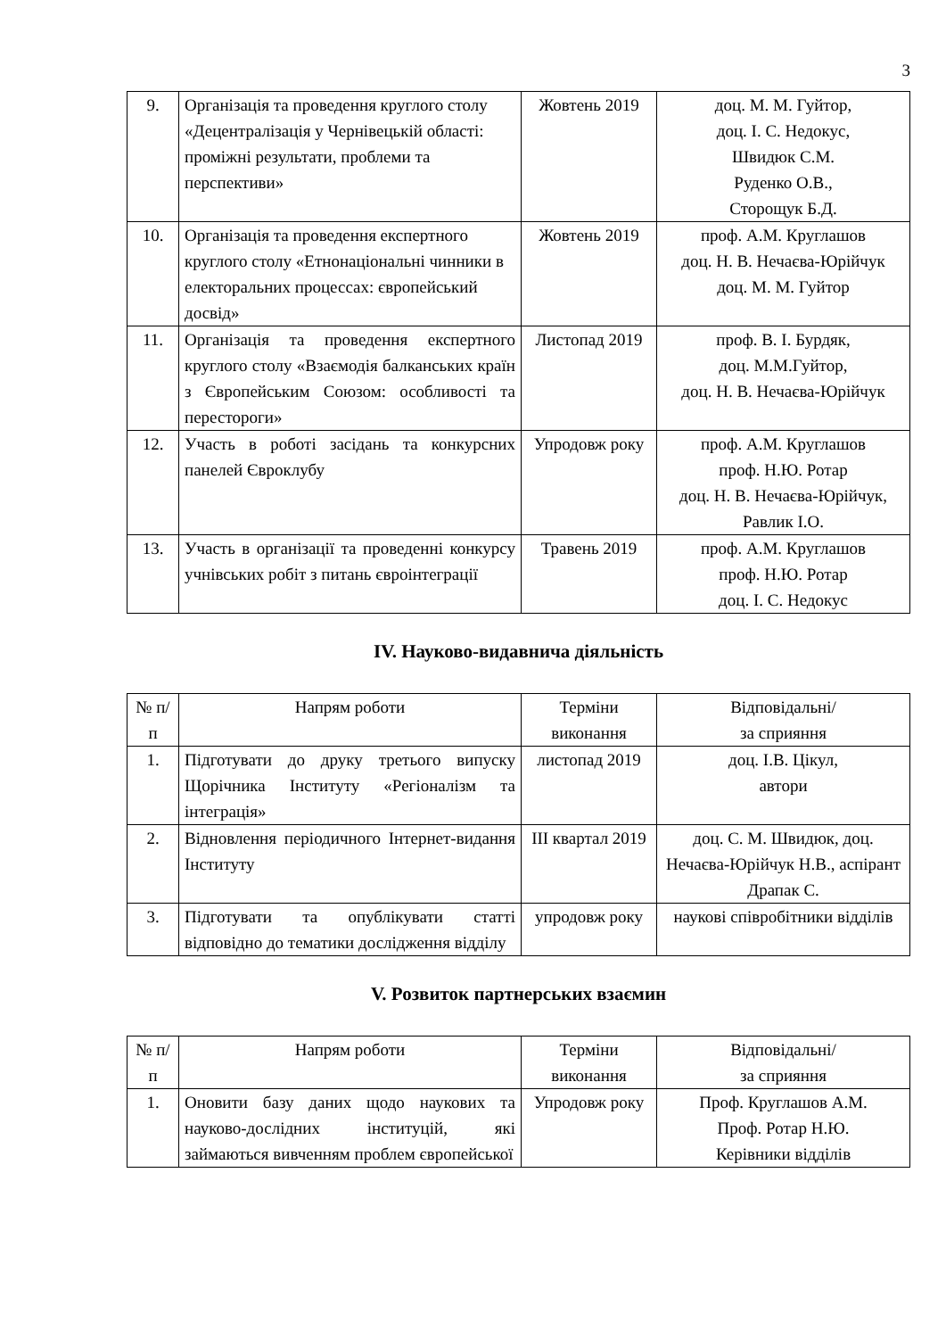3
| 9. | Організація та проведення круглого столу «Децентралізація у Чернівецькій області: проміжні результати, проблеми та перспективи» | Жовтень 2019 | доц. М. М. Гуйтор, доц. І. С. Недокус, Швидюк С.М. Руденко О.В., Сторощук Б.Д. |
| 10. | Організація та проведення експертного круглого столу «Етнонаціональні чинники в електоральних процессах: європейський досвід» | Жовтень 2019 | проф. А.М. Круглашов доц. Н. В. Нечаєва-Юрійчук доц. М. М. Гуйтор |
| 11. | Організація та проведення експертного круглого столу «Взаємодія балканських країн з Європейським Союзом: особливості та перестороги» | Листопад 2019 | проф. В. І. Бурдяк, доц. М.М.Гуйтор, доц. Н. В. Нечаєва-Юрійчук |
| 12. | Участь в роботі засідань та конкурсних панелей Євроклубу | Упродовж року | проф. А.М. Круглашов проф. Н.Ю. Ротар доц. Н. В. Нечаєва-Юрійчук, Равлик І.О. |
| 13. | Участь в організації та проведенні конкурсу учнівських робіт з питань євроінтеграції | Травень 2019 | проф. А.М. Круглашов проф. Н.Ю. Ротар доц. І. С. Недокус |
IV. Науково-видавнича діяльність
| № п/п | Напрям роботи | Терміни виконання | Відповідальні/ за сприяння |
| --- | --- | --- | --- |
| 1. | Підготувати до друку третього випуску Щорічника Інституту «Регіоналізм та інтеграція» | листопад 2019 | доц. І.В. Цікул, автори |
| 2. | Відновлення періодичного Інтернет-видання Інституту | ІІІ квартал 2019 | доц. С. М. Швидюк, доц. Нечаєва-Юрійчук Н.В., аспірант Драпак С. |
| 3. | Підготувати та опублікувати статті відповідно до тематики дослідження відділу | упродовж року | наукові співробітники відділів |
V. Розвиток партнерських взаємин
| № п/п | Напрям роботи | Терміни виконання | Відповідальні/ за сприяння |
| --- | --- | --- | --- |
| 1. | Оновити базу даних щодо наукових та науково-дослідних інституцій, які займаються вивченням проблем європейської | Упродовж року | Проф. Круглашов А.М. Проф. Ротар Н.Ю. Керівники відділів |